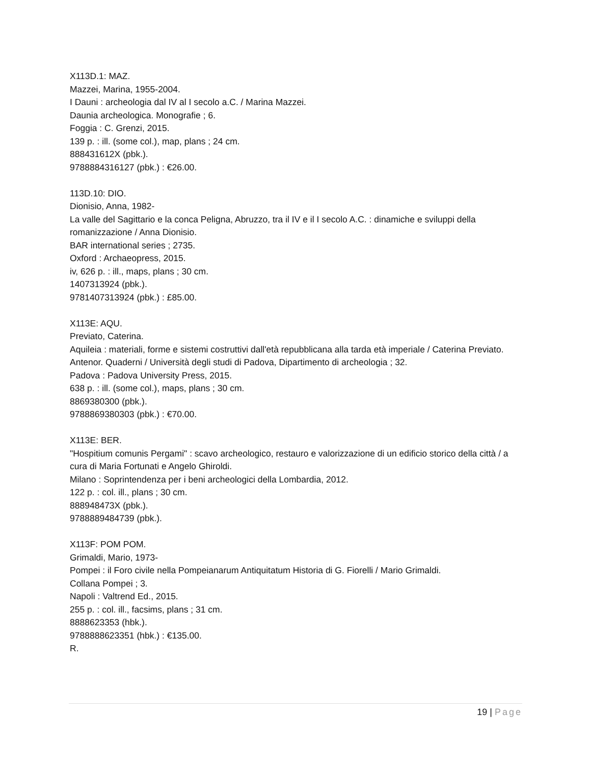X113D.1: MAZ.
Mazzei, Marina, 1955-2004.
I Dauni : archeologia dal IV al I secolo a.C. / Marina Mazzei.
Daunia archeologica. Monografie ; 6.
Foggia : C. Grenzi, 2015.
139 p. : ill. (some col.), map, plans ; 24 cm.
888431612X (pbk.).
9788884316127 (pbk.) : €26.00.
113D.10: DIO.
Dionisio, Anna, 1982-
La valle del Sagittario e la conca Peligna, Abruzzo, tra il IV e il I secolo A.C. : dinamiche e sviluppi della romanizzazione / Anna Dionisio.
BAR international series ; 2735.
Oxford : Archaeopress, 2015.
iv, 626 p. : ill., maps, plans ; 30 cm.
1407313924 (pbk.).
9781407313924 (pbk.) : £85.00.
X113E: AQU.
Previato, Caterina.
Aquileia : materiali, forme e sistemi costruttivi dall'età repubblicana alla tarda età imperiale / Caterina Previato.
Antenor. Quaderni / Università degli studi di Padova, Dipartimento di archeologia ; 32.
Padova : Padova University Press, 2015.
638 p. : ill. (some col.), maps, plans ; 30 cm.
8869380300 (pbk.).
9788869380303 (pbk.) : €70.00.
X113E: BER.
"Hospitium comunis Pergami" : scavo archeologico, restauro e valorizzazione di un edificio storico della città / a cura di Maria Fortunati e Angelo Ghiroldi.
Milano : Soprintendenza per i beni archeologici della Lombardia, 2012.
122 p. : col. ill., plans ; 30 cm.
888948473X (pbk.).
9788889484739 (pbk.).
X113F: POM POM.
Grimaldi, Mario, 1973-
Pompei : il Foro civile nella Pompeianarum Antiquitatum Historia di G. Fiorelli / Mario Grimaldi.
Collana Pompei ; 3.
Napoli : Valtrend Ed., 2015.
255 p. : col. ill., facsims, plans ; 31 cm.
8888623353 (hbk.).
9788888623351 (hbk.) : €135.00.
R.
19 | Page